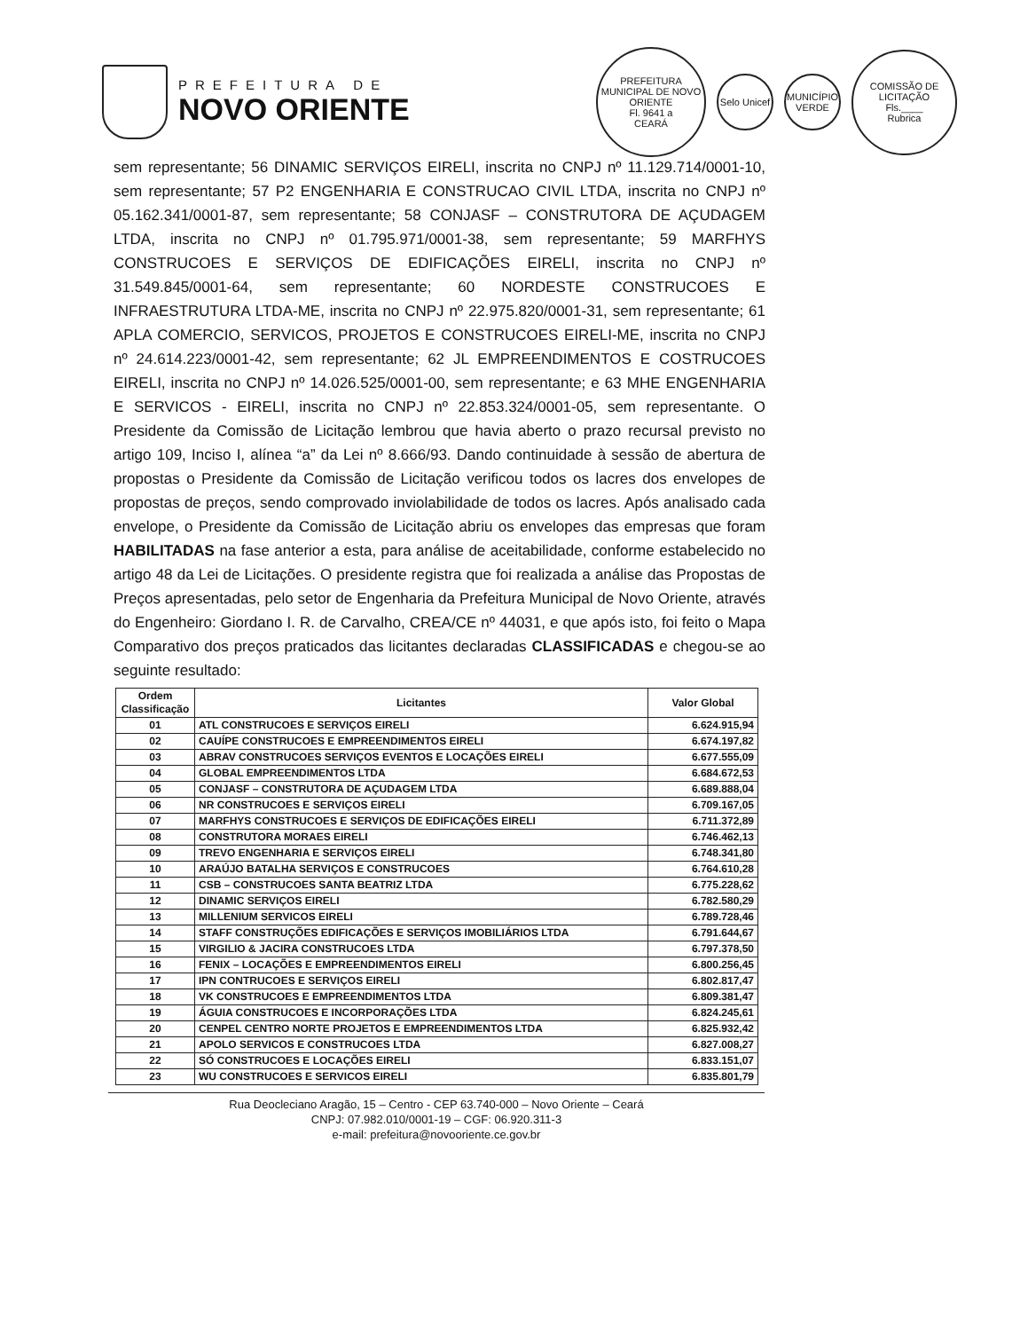PREFEITURA DE
NOVO ORIENTE
PREFEITURA MUNICIPAL DE NOVO ORIENTE
Fl. 9641 a
CEARÁ
Selo Unicef
MUNICÍPIO VERDE
COMISSÃO DE LICITAÇÃO
Fls.____
Rubrica
sem representante; 56 DINAMIC SERVIÇOS EIRELI, inscrita no CNPJ nº 11.129.714/0001-10, sem representante; 57 P2 ENGENHARIA E CONSTRUCAO CIVIL LTDA, inscrita no CNPJ nº 05.162.341/0001-87, sem representante; 58 CONJASF – CONSTRUTORA DE AÇUDAGEM LTDA, inscrita no CNPJ nº 01.795.971/0001-38, sem representante; 59 MARFHYS CONSTRUCOES E SERVIÇOS DE EDIFICAÇÕES EIRELI, inscrita no CNPJ nº 31.549.845/0001-64, sem representante; 60 NORDESTE CONSTRUCOES E INFRAESTRUTURA LTDA-ME, inscrita no CNPJ nº 22.975.820/0001-31, sem representante; 61 APLA COMERCIO, SERVICOS, PROJETOS E CONSTRUCOES EIRELI-ME, inscrita no CNPJ nº 24.614.223/0001-42, sem representante; 62 JL EMPREENDIMENTOS E COSTRUCOES EIRELI, inscrita no CNPJ nº 14.026.525/0001-00, sem representante; e 63 MHE ENGENHARIA E SERVICOS - EIRELI, inscrita no CNPJ nº 22.853.324/0001-05, sem representante. O Presidente da Comissão de Licitação lembrou que havia aberto o prazo recursal previsto no artigo 109, Inciso I, alínea “a” da Lei nº 8.666/93. Dando continuidade à sessão de abertura de propostas o Presidente da Comissão de Licitação verificou todos os lacres dos envelopes de propostas de preços, sendo comprovado inviolabilidade de todos os lacres. Após analisado cada envelope, o Presidente da Comissão de Licitação abriu os envelopes das empresas que foram HABILITADAS na fase anterior a esta, para análise de aceitabilidade, conforme estabelecido no artigo 48 da Lei de Licitações. O presidente registra que foi realizada a análise das Propostas de Preços apresentadas, pelo setor de Engenharia da Prefeitura Municipal de Novo Oriente, através do Engenheiro: Giordano I. R. de Carvalho, CREA/CE nº 44031, e que após isto, foi feito o Mapa Comparativo dos preços praticados das licitantes declaradas CLASSIFICADAS e chegou-se ao seguinte resultado:
| Ordem Classificação | Licitantes | Valor Global |
| --- | --- | --- |
| 01 | ATL CONSTRUCOES E SERVIÇOS EIRELI | 6.624.915,94 |
| 02 | CAUÍPE CONSTRUCOES E EMPREENDIMENTOS EIRELI | 6.674.197,82 |
| 03 | ABRAV CONSTRUCOES SERVIÇOS EVENTOS E LOCAÇÕES EIRELI | 6.677.555,09 |
| 04 | GLOBAL EMPREENDIMENTOS LTDA | 6.684.672,53 |
| 05 | CONJASF – CONSTRUTORA DE AÇUDAGEM LTDA | 6.689.888,04 |
| 06 | NR CONSTRUCOES E SERVIÇOS EIRELI | 6.709.167,05 |
| 07 | MARFHYS CONSTRUCOES E SERVIÇOS DE EDIFICAÇÕES EIRELI | 6.711.372,89 |
| 08 | CONSTRUTORA MORAES EIRELI | 6.746.462,13 |
| 09 | TREVO ENGENHARIA E SERVIÇOS EIRELI | 6.748.341,80 |
| 10 | ARAÚJO BATALHA SERVIÇOS E CONSTRUCOES | 6.764.610,28 |
| 11 | CSB – CONSTRUCOES SANTA BEATRIZ LTDA | 6.775.228,62 |
| 12 | DINAMIC SERVIÇOS EIRELI | 6.782.580,29 |
| 13 | MILLENIUM SERVICOS EIRELI | 6.789.728,46 |
| 14 | STAFF CONSTRUÇÕES EDIFICAÇÕES E SERVIÇOS IMOBILIÁRIOS LTDA | 6.791.644,67 |
| 15 | VIRGILIO & JACIRA CONSTRUCOES LTDA | 6.797.378,50 |
| 16 | FENIX – LOCAÇÕES E EMPREENDIMENTOS EIRELI | 6.800.256,45 |
| 17 | IPN CONTRUCOES E SERVIÇOS EIRELI | 6.802.817,47 |
| 18 | VK CONSTRUCOES E EMPREENDIMENTOS LTDA | 6.809.381,47 |
| 19 | ÁGUIA CONSTRUCOES E INCORPORAÇÕES LTDA | 6.824.245,61 |
| 20 | CENPEL CENTRO NORTE PROJETOS E EMPREENDIMENTOS LTDA | 6.825.932,42 |
| 21 | APOLO SERVICOS E CONSTRUCOES LTDA | 6.827.008,27 |
| 22 | SÓ CONSTRUCOES E LOCAÇÕES EIRELI | 6.833.151,07 |
| 23 | WU CONSTRUCOES E SERVICOS EIRELI | 6.835.801,79 |
Rua Deocleciano Aragão, 15 – Centro - CEP 63.740-000 – Novo Oriente – Ceará
CNPJ: 07.982.010/0001-19 – CGF: 06.920.311-3
e-mail: prefeitura@novooriente.ce.gov.br